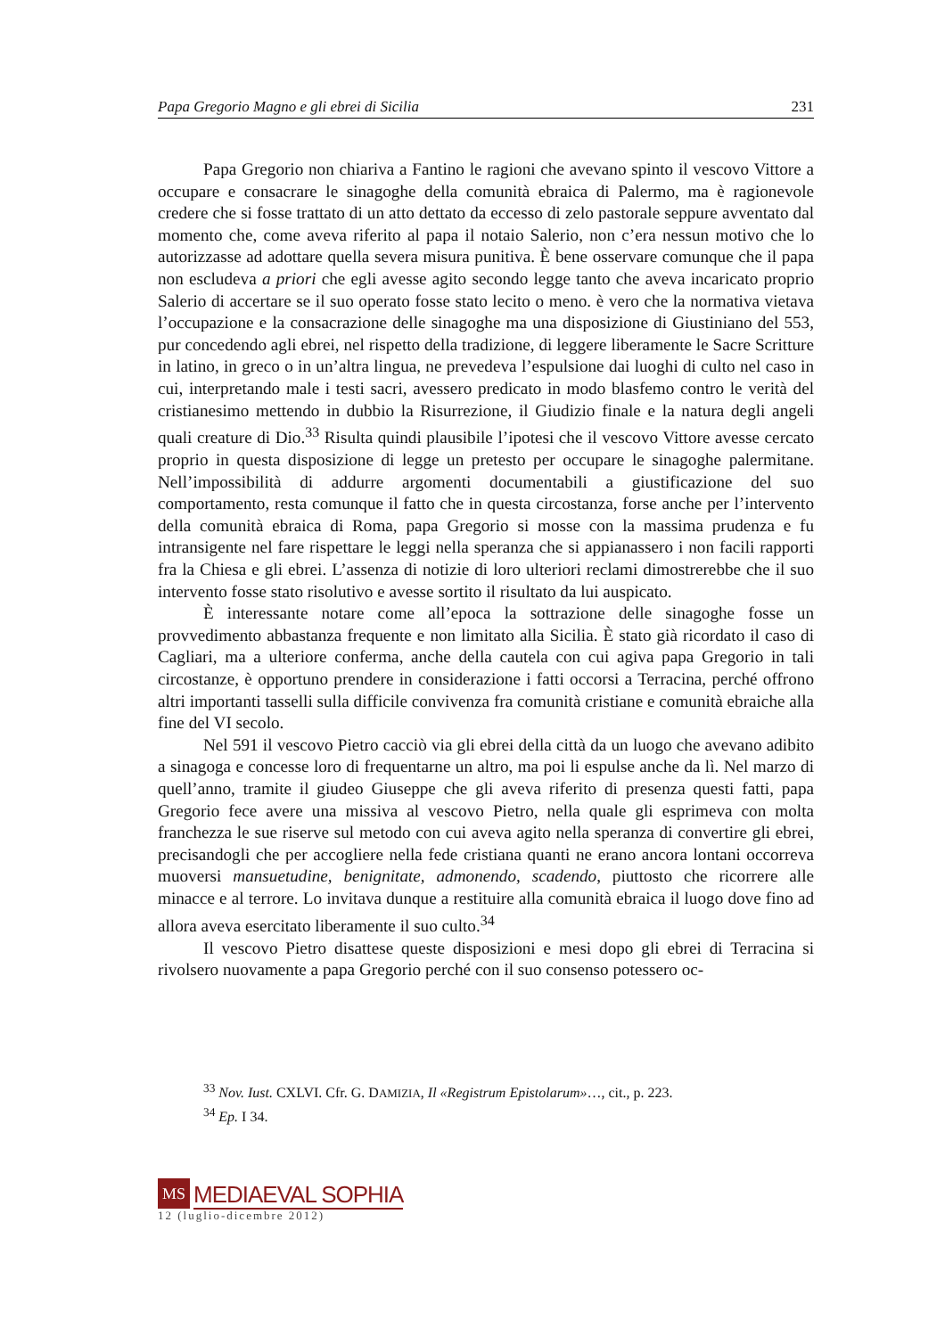Papa Gregorio Magno e gli ebrei di Sicilia 231
Papa Gregorio non chiariva a Fantino le ragioni che avevano spinto il vescovo Vittore a occupare e consacrare le sinagoghe della comunità ebraica di Palermo, ma è ragionevole credere che si fosse trattato di un atto dettato da eccesso di zelo pastorale seppure avventato dal momento che, come aveva riferito al papa il notaio Salerio, non c’era nessun motivo che lo autorizzasse ad adottare quella severa misura punitiva. È bene osservare comunque che il papa non escludeva a priori che egli avesse agito secondo legge tanto che aveva incaricato proprio Salerio di accertare se il suo operato fosse stato lecito o meno. è vero che la normativa vietava l’occupazione e la consacrazione delle sinagoghe ma una disposizione di Giustiniano del 553, pur concedendo agli ebrei, nel rispetto della tradizione, di leggere liberamente le Sacre Scritture in latino, in greco o in un’altra lingua, ne prevedeva l’espulsione dai luoghi di culto nel caso in cui, interpretando male i testi sacri, avessero predicato in modo blasfemo contro le verità del cristianesimo mettendo in dubbio la Risurrezione, il Giudizio finale e la natura degli angeli quali creature di Dio.<sup>33</sup> Risulta quindi plausibile l’ipotesi che il vescovo Vittore avesse cercato proprio in questa disposizione di legge un pretesto per occupare le sinagoghe palermitane. Nell’impossibilità di addurre argomenti documentabili a giustificazione del suo comportamento, resta comunque il fatto che in questa circostanza, forse anche per l’intervento della comunità ebraica di Roma, papa Gregorio si mosse con la massima prudenza e fu intransigente nel fare rispettare le leggi nella speranza che si appianassero i non facili rapporti fra la Chiesa e gli ebrei. L’assenza di notizie di loro ulteriori reclami dimostrerebbe che il suo intervento fosse stato risolutivo e avesse sortito il risultato da lui auspicato.
È interessante notare come all’epoca la sottrazione delle sinagoghe fosse un provvedimento abbastanza frequente e non limitato alla Sicilia. È stato già ricordato il caso di Cagliari, ma a ulteriore conferma, anche della cautela con cui agiva papa Gregorio in tali circostanze, è opportuno prendere in considerazione i fatti occorsi a Terracina, perché offrono altri importanti tasselli sulla difficile convivenza fra comunità cristiane e comunità ebraiche alla fine del VI secolo.
Nel 591 il vescovo Pietro cacciò via gli ebrei della città da un luogo che avevano adibito a sinagoga e concesse loro di frequentarne un altro, ma poi li espulse anche da lì. Nel marzo di quell’anno, tramite il giudeo Giuseppe che gli aveva riferito di presenza questi fatti, papa Gregorio fece avere una missiva al vescovo Pietro, nella quale gli esprimeva con molta franchezza le sue riserve sul metodo con cui aveva agito nella speranza di convertire gli ebrei, precisandogli che per accogliere nella fede cristiana quanti ne erano ancora lontani occorreva muoversi mansuetudine, benignitate, admonendo, scadendo, piuttosto che ricorrere alle minacce e al terrore. Lo invitava dunque a restituire alla comunità ebraica il luogo dove fino ad allora aveva esercitato liberamente il suo culto.<sup>34</sup>
Il vescovo Pietro disattese queste disposizioni e mesi dopo gli ebrei di Terracina si rivolsero nuovamente a papa Gregorio perché con il suo consenso potessero oc-
<sup>33</sup> Nov. Iust. CXLVI. Cfr. G. DAMIZIA, Il «Registrum Epistolarum»…, cit., p. 223.
<sup>34</sup> Ep. I 34.
MS MEDIAEVAL SOPHIA
12 (luglio-dicembre 2012)